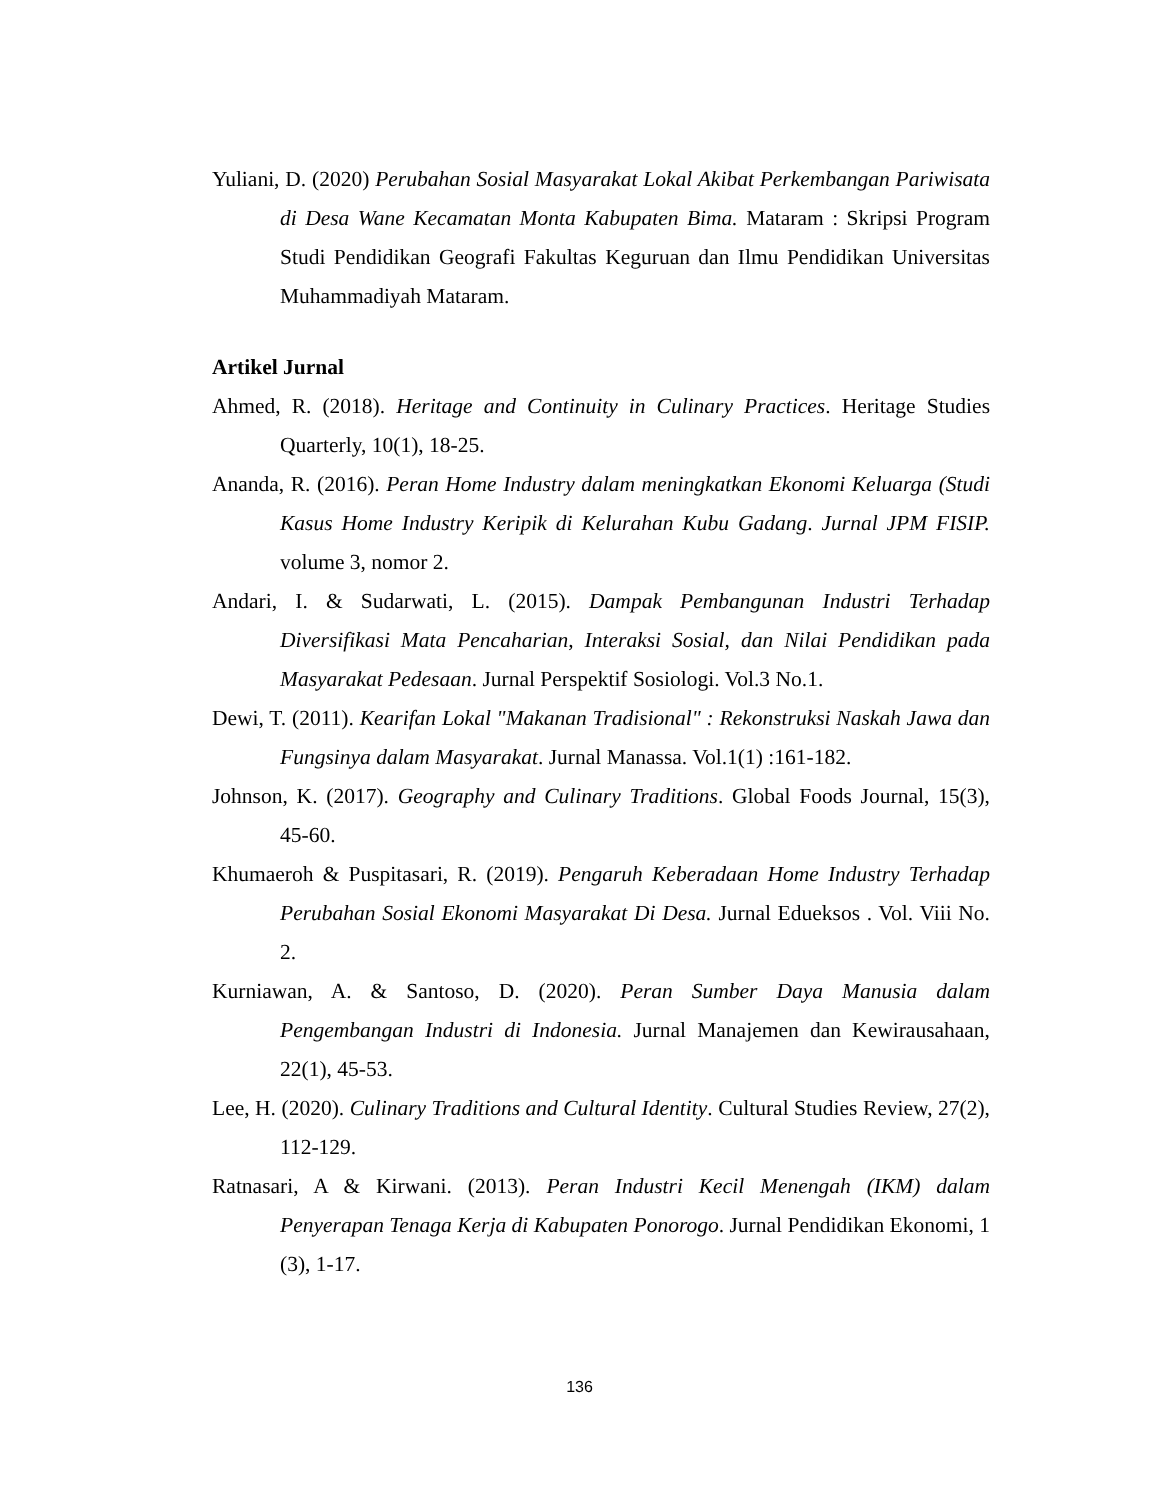Yuliani, D. (2020) Perubahan Sosial Masyarakat Lokal Akibat Perkembangan Pariwisata di Desa Wane Kecamatan Monta Kabupaten Bima. Mataram : Skripsi Program Studi Pendidikan Geografi Fakultas Keguruan dan Ilmu Pendidikan Universitas Muhammadiyah Mataram.
Artikel Jurnal
Ahmed, R. (2018). Heritage and Continuity in Culinary Practices. Heritage Studies Quarterly, 10(1), 18-25.
Ananda, R. (2016). Peran Home Industry dalam meningkatkan Ekonomi Keluarga (Studi Kasus Home Industry Keripik di Kelurahan Kubu Gadang. Jurnal JPM FISIP. volume 3, nomor 2.
Andari, I. & Sudarwati, L. (2015). Dampak Pembangunan Industri Terhadap Diversifikasi Mata Pencaharian, Interaksi Sosial, dan Nilai Pendidikan pada Masyarakat Pedesaan. Jurnal Perspektif Sosiologi. Vol.3 No.1.
Dewi, T. (2011). Kearifan Lokal "Makanan Tradisional" : Rekonstruksi Naskah Jawa dan Fungsinya dalam Masyarakat. Jurnal Manassa. Vol.1(1) :161-182.
Johnson, K. (2017). Geography and Culinary Traditions. Global Foods Journal, 15(3), 45-60.
Khumaeroh & Puspitasari, R. (2019). Pengaruh Keberadaan Home Industry Terhadap Perubahan Sosial Ekonomi Masyarakat Di Desa. Jurnal Edueksos . Vol. Viii No. 2.
Kurniawan, A. & Santoso, D. (2020). Peran Sumber Daya Manusia dalam Pengembangan Industri di Indonesia. Jurnal Manajemen dan Kewirausahaan, 22(1), 45-53.
Lee, H. (2020). Culinary Traditions and Cultural Identity. Cultural Studies Review, 27(2), 112-129.
Ratnasari, A & Kirwani. (2013). Peran Industri Kecil Menengah (IKM) dalam Penyerapan Tenaga Kerja di Kabupaten Ponorogo. Jurnal Pendidikan Ekonomi, 1 (3), 1-17.
136